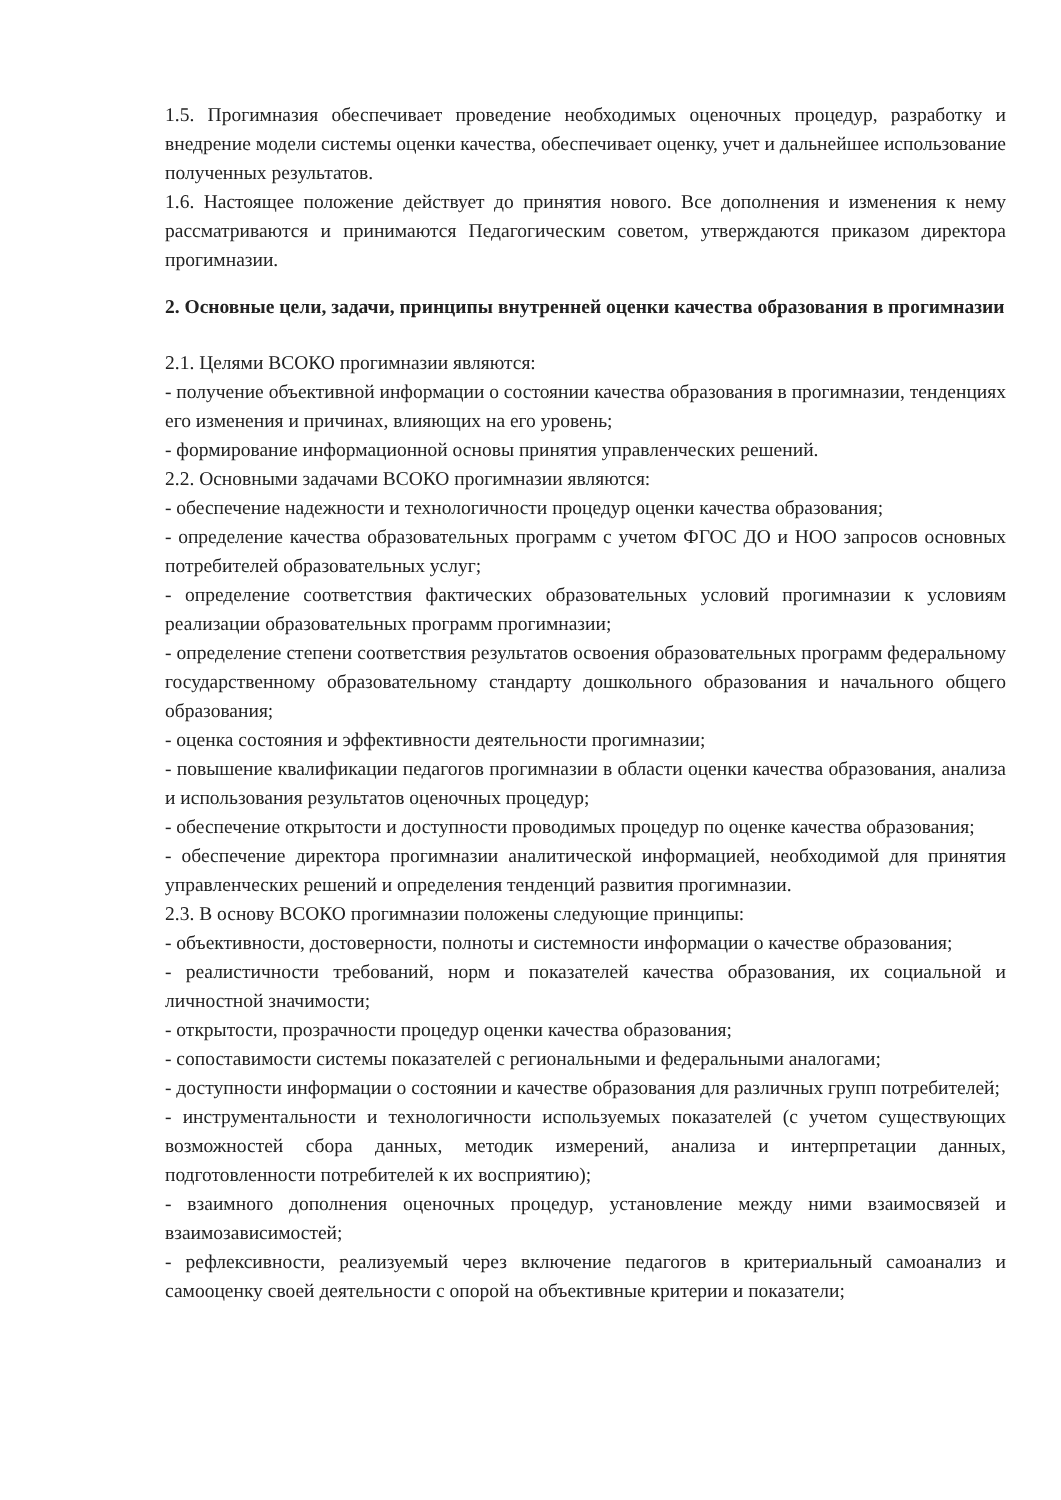1.5. Прогимназия обеспечивает проведение необходимых оценочных процедур, разработку и внедрение модели системы оценки качества, обеспечивает оценку, учет и дальнейшее использование полученных результатов.
1.6. Настоящее положение действует до принятия нового. Все дополнения и изменения к нему рассматриваются и принимаются Педагогическим советом, утверждаются приказом директора прогимназии.
2. Основные цели, задачи, принципы внутренней оценки качества образования в прогимназии
2.1. Целями ВСОКО прогимназии являются:
- получение объективной информации о состоянии качества образования в прогимназии, тенденциях его изменения и причинах, влияющих на его уровень;
- формирование информационной основы принятия управленческих решений.
2.2. Основными задачами ВСОКО прогимназии являются:
- обеспечение надежности и технологичности процедур оценки качества образования;
- определение качества образовательных программ с учетом ФГОС ДО и НОО запросов основных потребителей образовательных услуг;
- определение соответствия фактических образовательных условий прогимназии к условиям реализации образовательных программ прогимназии;
- определение степени соответствия результатов освоения образовательных программ федеральному государственному образовательному стандарту дошкольного образования и начального общего образования;
- оценка состояния и эффективности деятельности прогимназии;
- повышение квалификации педагогов прогимназии в области оценки качества образования, анализа и использования результатов оценочных процедур;
- обеспечение открытости и доступности проводимых процедур по оценке качества образования;
- обеспечение директора прогимназии аналитической информацией, необходимой для принятия управленческих решений и определения тенденций развития прогимназии.
2.3. В основу ВСОКО прогимназии положены следующие принципы:
- объективности, достоверности, полноты и системности информации о качестве образования;
- реалистичности требований, норм и показателей качества образования, их социальной и личностной значимости;
- открытости, прозрачности процедур оценки качества образования;
- сопоставимости системы показателей с региональными и федеральными аналогами;
- доступности информации о состоянии и качестве образования для различных групп потребителей;
- инструментальности и технологичности используемых показателей (с учетом существующих возможностей сбора данных, методик измерений, анализа и интерпретации данных, подготовленности потребителей к их восприятию);
- взаимного дополнения оценочных процедур, установление между ними взаимосвязей и взаимозависимостей;
- рефлексивности, реализуемый через включение педагогов в критериальный самоанализ и самооценку своей деятельности с опорой на объективные критерии и показатели;